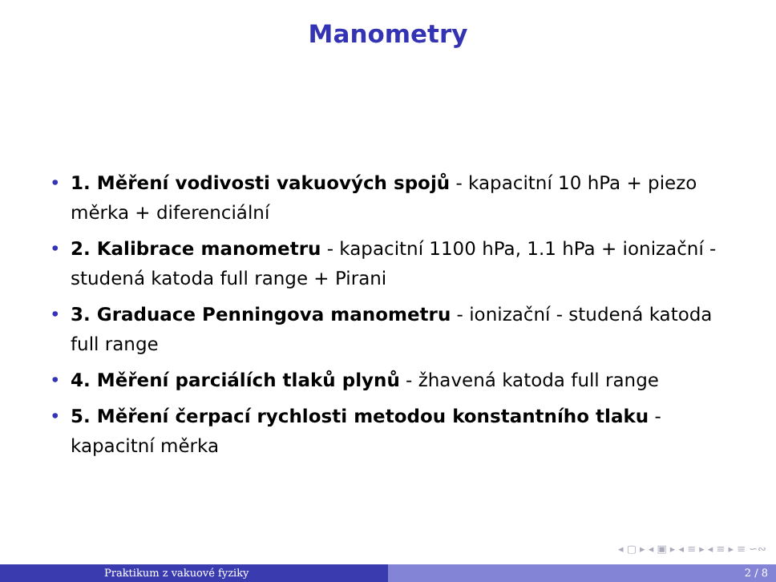Manometry
• 1. Měření vodivosti vakuových spojů - kapacitní 10 hPa + piezo měrka + diferenciální
• 2. Kalibrace manometru - kapacitní 1100 hPa, 1.1 hPa + ionizační - studená katoda full range + Pirani
• 3. Graduace Penningova manometru - ionizační - studená katoda full range
• 4. Měření parciálích tlaků plynů - žhavená katoda full range
• 5. Měření čerpací rychlosti metodou konstantního tlaku - kapacitní měrka
◂ ▢ ▸ ◂ ▣ ▸ ◂ ≡ ▸ ◂ ≡ ▸ ≡ ∽∾
Praktikum z vakuové fyziky 2 / 8